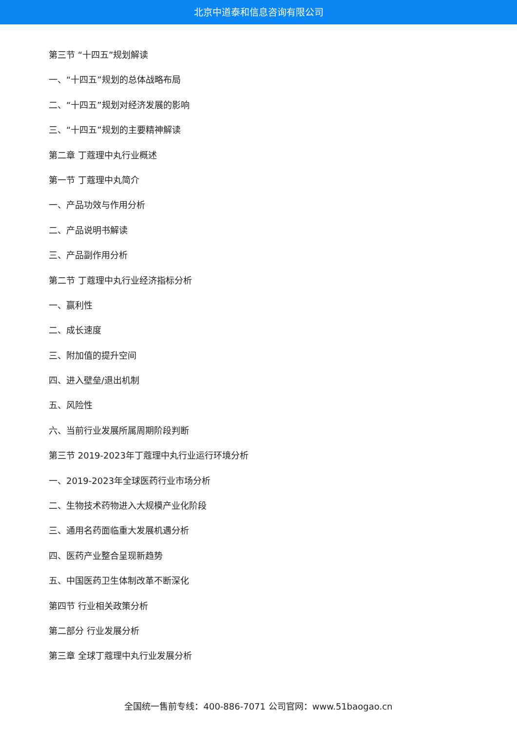北京中道泰和信息咨询有限公司
第三节 “十四五”规划解读
一、“十四五”规划的总体战略布局
二、“十四五”规划对经济发展的影响
三、“十四五”规划的主要精神解读
第二章 丁蔻理中丸行业概述
第一节 丁蔻理中丸简介
一、产品功效与作用分析
二、产品说明书解读
三、产品副作用分析
第二节 丁蔻理中丸行业经济指标分析
一、赢利性
二、成长速度
三、附加值的提升空间
四、进入壁垒/退出机制
五、风险性
六、当前行业发展所属周期阶段判断
第三节 2019-2023年丁蔻理中丸行业运行环境分析
一、2019-2023年全球医药行业市场分析
二、生物技术药物进入大规模产业化阶段
三、通用名药面临重大发展机遇分析
四、医药产业整合呈现新趋势
五、中国医药卫生体制改革不断深化
第四节 行业相关政策分析
第二部分 行业发展分析
第三章 全球丁蔻理中丸行业发展分析
全国统一售前专线：400-886-7071 公司官网：www.51baogao.cn